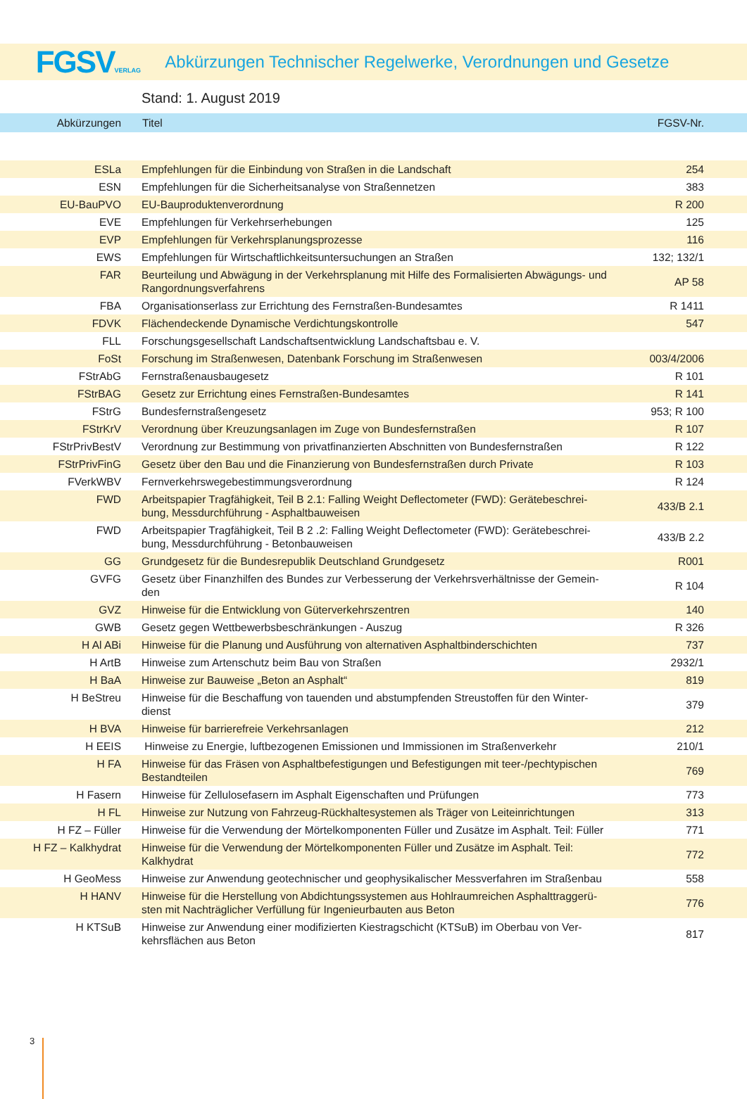FGSVVERLAG
Abkürzungen Technischer Regelwerke, Verordnungen und Gesetze
Stand: 1. August 2019
| Abkürzungen | Titel | FGSV-Nr. |
| --- | --- | --- |
| ESLa | Empfehlungen für die Einbindung von Straßen in die Landschaft | 254 |
| ESN | Empfehlungen für die Sicherheitsanalyse von Straßennetzen | 383 |
| EU-BauPVO | EU-Bauproduktenverordnung | R 200 |
| EVE | Empfehlungen für Verkehrserhebungen | 125 |
| EVP | Empfehlungen für Verkehrsplanungsprozesse | 116 |
| EWS | Empfehlungen für Wirtschaftlichkeitsuntersuchungen an Straßen | 132; 132/1 |
| FAR | Beurteilung und Abwägung in der Verkehrsplanung mit Hilfe des Formalisierten Abwägungs- und Rangordnungsverfahrens | AP 58 |
| FBA | Organisationserlass zur Errichtung des Fernstraßen-Bundesamtes | R 1411 |
| FDVK | Flächendeckende Dynamische Verdichtungskontrolle | 547 |
| FLL | Forschungsgesellschaft Landschaftsentwicklung Landschaftsbau e. V. | |
| FoSt | Forschung im Straßenwesen, Datenbank Forschung im Straßenwesen | 003/4/2006 |
| FStrAbG | Fernstraßenausbaugesetz | R 101 |
| FStrBAG | Gesetz zur Errichtung eines Fernstraßen-Bundesamtes | R 141 |
| FStrG | Bundesfernstraßengesetz | 953; R 100 |
| FStrKrV | Verordnung über Kreuzungsanlagen im Zuge von Bundesfernstraßen | R 107 |
| FStrPrivBestV | Verordnung zur Bestimmung von privatfinanzierten Abschnitten von Bundesfernstraßen | R 122 |
| FStrPrivFinG | Gesetz über den Bau und die Finanzierung von Bundesfernstraßen durch Private | R 103 |
| FVerkWBV | Fernverkehrswegebestimmungsverordnung | R 124 |
| FWD | Arbeitspapier Tragfähigkeit, Teil B 2.1: Falling Weight Deflectometer (FWD): Gerätebeschrei-bung, Messdurchführung - Asphaltbauweisen | 433/B 2.1 |
| FWD | Arbeitspapier Tragfähigkeit, Teil B 2 .2: Falling Weight Deflectometer (FWD): Gerätebeschrei-bung, Messdurchführung - Betonbauweisen | 433/B 2.2 |
| GG | Grundgesetz für die Bundesrepublik Deutschland Grundgesetz | R001 |
| GVFG | Gesetz über Finanzhilfen des Bundes zur Verbesserung der Verkehrsverhältnisse der Gemein-den | R 104 |
| GVZ | Hinweise für die Entwicklung von Güterverkehrszentren | 140 |
| GWB | Gesetz gegen Wettbewerbsbeschränkungen - Auszug | R 326 |
| H Al ABi | Hinweise für die Planung und Ausführung von alternativen Asphaltbinderschichten | 737 |
| H ArtB | Hinweise zum Artenschutz beim Bau von Straßen | 2932/1 |
| H BaA | Hinweise zur Bauweise „Beton an Asphalt“ | 819 |
| H BeStreu | Hinweise für die Beschaffung von tauenden und abstumpfenden Streustoffen für den Winter-dienst | 379 |
| H BVA | Hinweise für barrierefreie Verkehrsanlagen | 212 |
| H EEIS | Hinweise zu Energie, luftbezogenen Emissionen und Immissionen im Straßenverkehr | 210/1 |
| H FA | Hinweise für das Fräsen von Asphaltbefestigungen und Befestigungen mit teer-/pechtypischen Bestandteilen | 769 |
| H Fasern | Hinweise für Zellulosefasern im Asphalt Eigenschaften und Prüfungen | 773 |
| H FL | Hinweise zur Nutzung von Fahrzeug-Rückhaltesystemen als Träger von Leiteinrichtungen | 313 |
| H FZ – Füller | Hinweise für die Verwendung der Mörtelkomponenten Füller und Zusätze im Asphalt. Teil: Füller | 771 |
| H FZ – Kalkhydrat | Hinweise für die Verwendung der Mörtelkomponenten Füller und Zusätze im Asphalt. Teil: Kalkhydrat | 772 |
| H GeoMess | Hinweise zur Anwendung geotechnischer und geophysikalischer Messverfahren im Straßenbau | 558 |
| H HANV | Hinweise für die Herstellung von Abdichtungssystemen aus Hohlraumreichen Asphalttraggerü-sten mit Nachträglicher Verfüllung für Ingenieurbauten aus Beton | 776 |
| H KTSuB | Hinweise zur Anwendung einer modifizierten Kiestragschicht (KTSuB) im Oberbau von Ver-kehrsflächen aus Beton | 817 |
3